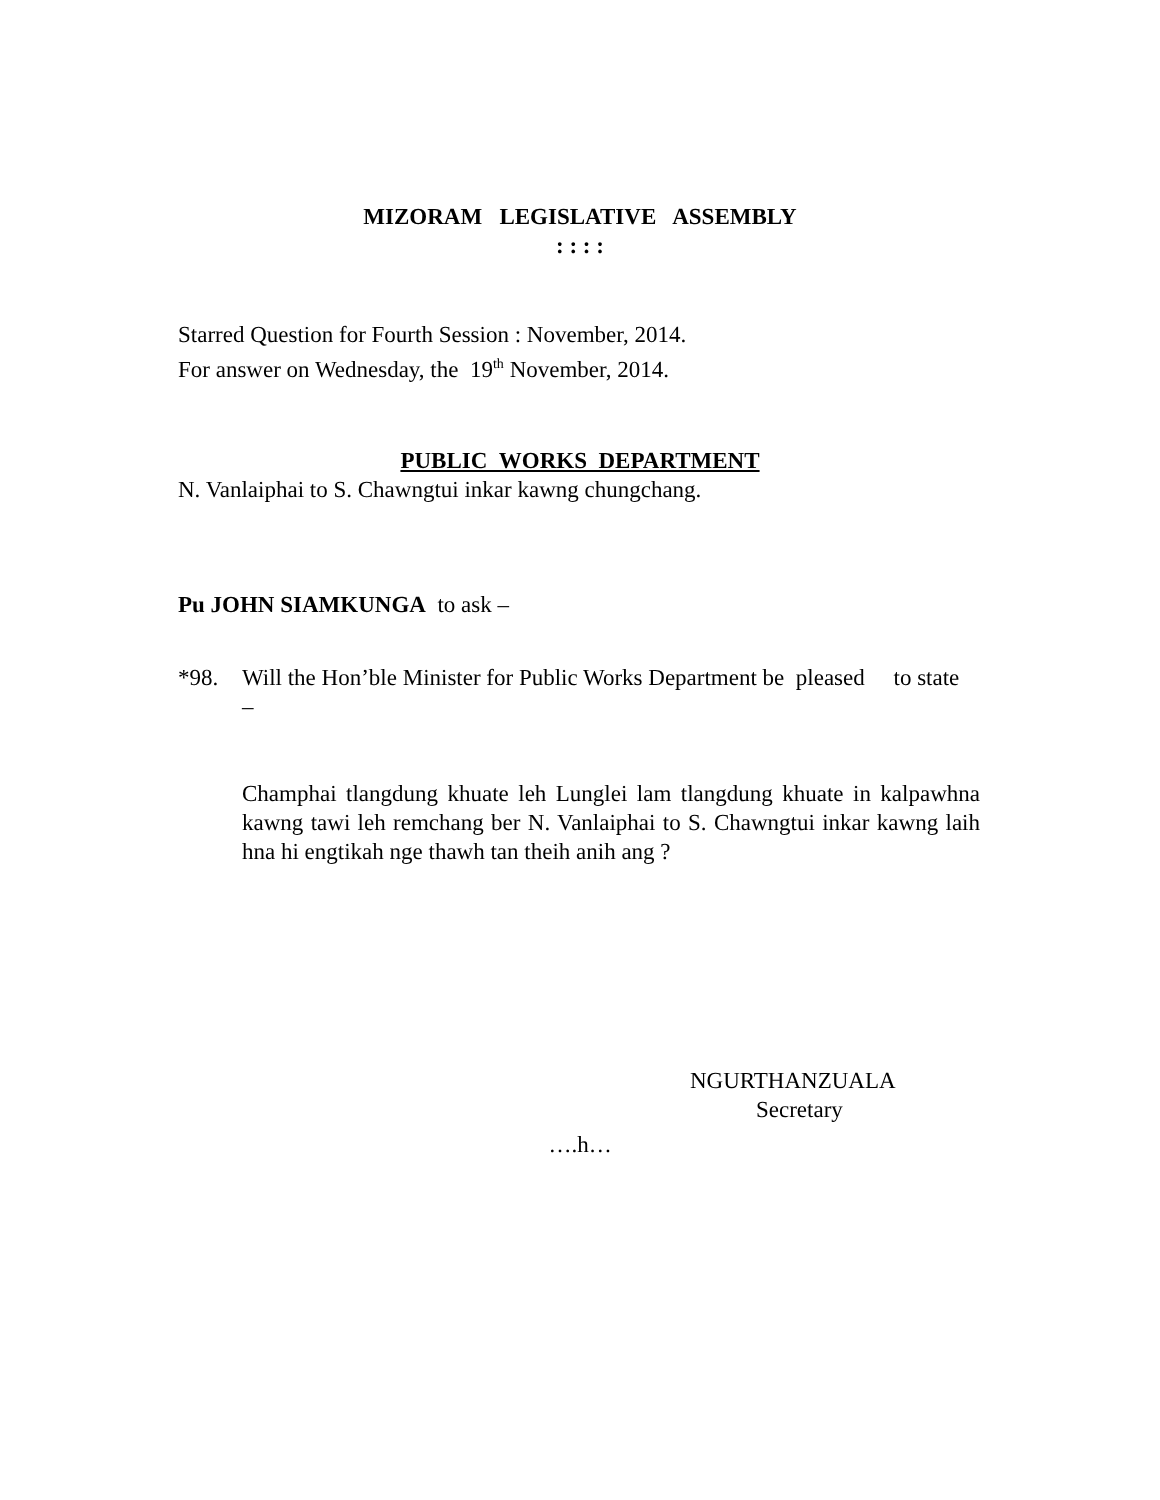MIZORAM LEGISLATIVE ASSEMBLY
: : : :
Starred Question for Fourth Session : November, 2014.
For answer on Wednesday, the 19<sup>th</sup> November, 2014.
PUBLIC WORKS DEPARTMENT
N. Vanlaiphai to S. Chawngtui inkar kawng chungchang.
Pu JOHN SIAMKUNGA to ask –
*98. Will the Hon’ble Minister for Public Works Department be pleased to state –
Champhai tlangdung khuate leh Lunglei lam tlangdung khuate in kalpawhna kawng tawi leh remchang ber N. Vanlaiphai to S. Chawngtui inkar kawng laih hna hi engtikah nge thawh tan theih anih ang ?
NGURTHANZUALA
Secretary
….h…